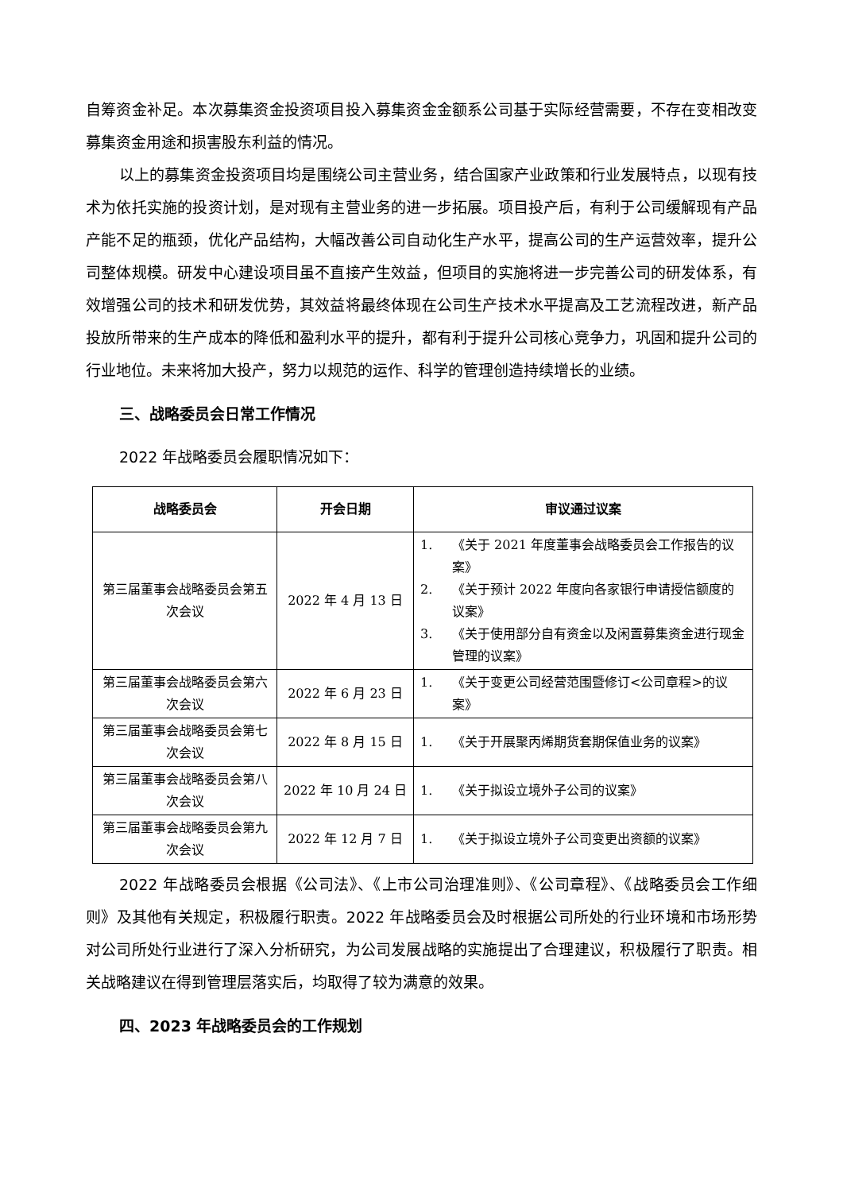自筹资金补足。本次募集资金投资项目投入募集资金金额系公司基于实际经营需要，不存在变相改变募集资金用途和损害股东利益的情况。
以上的募集资金投资项目均是围绕公司主营业务，结合国家产业政策和行业发展特点，以现有技术为依托实施的投资计划，是对现有主营业务的进一步拓展。项目投产后，有利于公司缓解现有产品产能不足的瓶颈，优化产品结构，大幅改善公司自动化生产水平，提高公司的生产运营效率，提升公司整体规模。研发中心建设项目虽不直接产生效益，但项目的实施将进一步完善公司的研发体系，有效增强公司的技术和研发优势，其效益将最终体现在公司生产技术水平提高及工艺流程改进，新产品投放所带来的生产成本的降低和盈利水平的提升，都有利于提升公司核心竞争力，巩固和提升公司的行业地位。未来将加大投产，努力以规范的运作、科学的管理创造持续增长的业绩。
三、战略委员会日常工作情况
2022 年战略委员会履职情况如下：
| 战略委员会 | 开会日期 | 审议通过议案 |
| --- | --- | --- |
| 第三届董事会战略委员会第五次会议 | 2022 年 4 月 13 日 | 1. 《关于 2021 年度董事会战略委员会工作报告的议案》 2. 《关于预计 2022 年度向各家银行申请授信额度的议案》 3. 《关于使用部分自有资金以及闲置募集资金进行现金管理的议案》 |
| 第三届董事会战略委员会第六次会议 | 2022 年 6 月 23 日 | 1. 《关于变更公司经营范围暨修订<公司章程>的议案》 |
| 第三届董事会战略委员会第七次会议 | 2022 年 8 月 15 日 | 1. 《关于开展聚丙烯期货套期保值业务的议案》 |
| 第三届董事会战略委员会第八次会议 | 2022 年 10 月 24 日 | 1. 《关于拟设立境外子公司的议案》 |
| 第三届董事会战略委员会第九次会议 | 2022 年 12 月 7 日 | 1. 《关于拟设立境外子公司变更出资额的议案》 |
2022 年战略委员会根据《公司法》、《上市公司治理准则》、《公司章程》、《战略委员会工作细则》及其他有关规定，积极履行职责。2022 年战略委员会及时根据公司所处的行业环境和市场形势对公司所处行业进行了深入分析研究，为公司发展战略的实施提出了合理建议，积极履行了职责。相关战略建议在得到管理层落实后，均取得了较为满意的效果。
四、2023 年战略委员会的工作规划